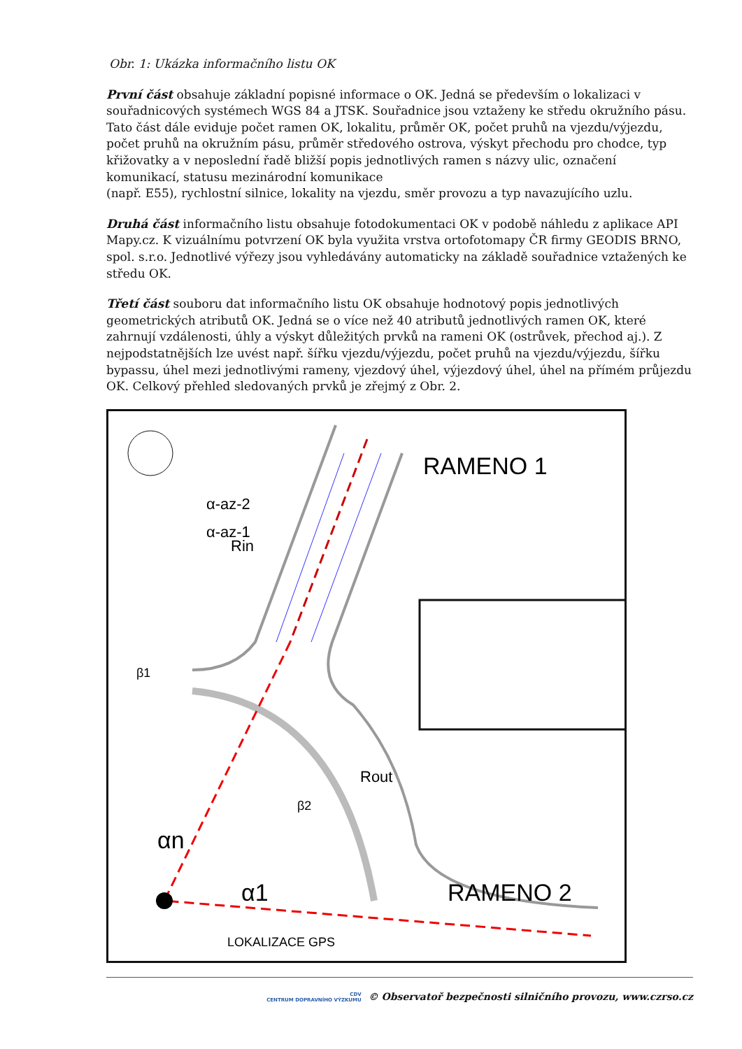Obr. 1: Ukázka informačního listu OK
První část obsahuje základní popisné informace o OK. Jedná se především o lokalizaci v souřadnicových systémech WGS 84 a JTSK. Souřadnice jsou vztaženy ke středu okružního pásu. Tato část dále eviduje počet ramen OK, lokalitu, průměr OK, počet pruhů na vjezdu/výjezdu, počet pruhů na okružním pásu, průměr středového ostrova, výskyt přechodu pro chodce, typ křižovatky a v neposlední řadě bližší popis jednotlivých ramen s názvy ulic, označení komunikací, statusu mezinárodní komunikace
(např. E55), rychlostní silnice, lokality na vjezdu, směr provozu a typ navazujícího uzlu.
Druhá část informačního listu obsahuje fotodokumentaci OK v podobě náhledu z aplikace API Mapy.cz. K vizuálnímu potvrzení OK byla využita vrstva ortofotomapy ČR firmy GEODIS BRNO, spol. s.r.o. Jednotlivé výřezy jsou vyhledávány automaticky na základě souřadnice vztažených ke středu OK.
Třetí část souboru dat informačního listu OK obsahuje hodnotový popis jednotlivých geometrických atributů OK. Jedná se o více než 40 atributů jednotlivých ramen OK, které zahrnují vzdálenosti, úhly a výskyt důležitých prvků na rameni OK (ostrůvek, přechod aj.). Z nejpodstatnějších lze uvést např. šířku vjezdu/výjezdu, počet pruhů na vjezdu/výjezdu, šířku bypassu, úhel mezi jednotlivými rameny, vjezdový úhel, výjezdový úhel, úhel na přímém průjezdu OK. Celkový přehled sledovaných prvků je zřejmý z Obr. 2.
RAMENO 1
RAMENO 2
Rin
Rout
α-az-2
α-az-1
β1
β2
αn
α1
LOKALIZACE GPS
CDV
CENTRUM DOPRAVNÍHO VÝZKUMU © Observatoř bezpečnosti silničního provozu, www.czrso.cz